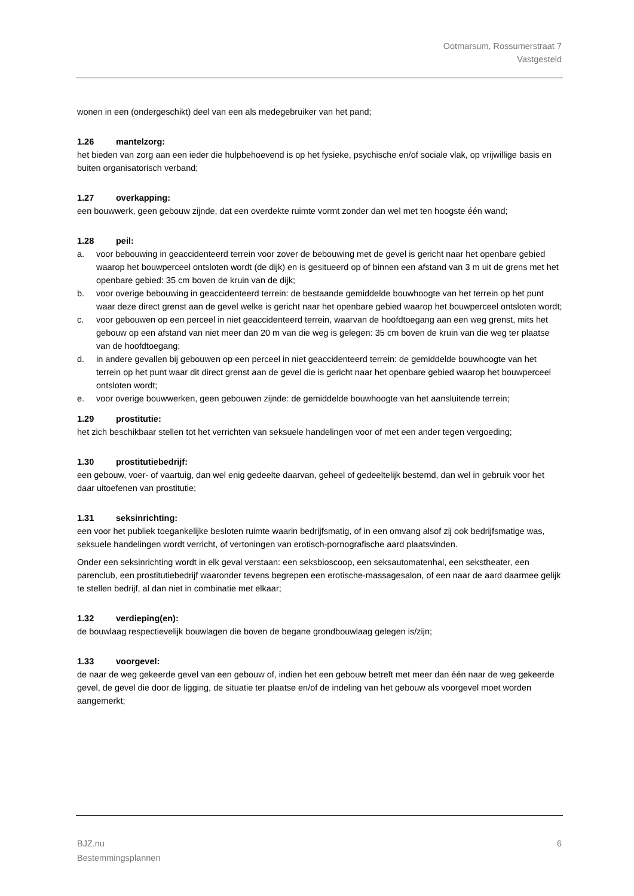Ootmarsum, Rossumerstraat 7
Vastgesteld
wonen in een (ondergeschikt) deel van een als medegebruiker van het pand;
1.26 mantelzorg:
het bieden van zorg aan een ieder die hulpbehoevend is op het fysieke, psychische en/of sociale vlak, op vrijwillige basis en buiten organisatorisch verband;
1.27 overkapping:
een bouwwerk, geen gebouw zijnde, dat een overdekte ruimte vormt zonder dan wel met ten hoogste één wand;
1.28 peil:
a. voor bebouwing in geaccidenteerd terrein voor zover de bebouwing met de gevel is gericht naar het openbare gebied waarop het bouwperceel ontsloten wordt (de dijk) en is gesitueerd op of binnen een afstand van 3 m uit de grens met het openbare gebied: 35 cm boven de kruin van de dijk;
b. voor overige bebouwing in geaccidenteerd terrein: de bestaande gemiddelde bouwhoogte van het terrein op het punt waar deze direct grenst aan de gevel welke is gericht naar het openbare gebied waarop het bouwperceel ontsloten wordt;
c. voor gebouwen op een perceel in niet geaccidenteerd terrein, waarvan de hoofdtoegang aan een weg grenst, mits het gebouw op een afstand van niet meer dan 20 m van die weg is gelegen: 35 cm boven de kruin van die weg ter plaatse van de hoofdtoegang;
d. in andere gevallen bij gebouwen op een perceel in niet geaccidenteerd terrein: de gemiddelde bouwhoogte van het terrein op het punt waar dit direct grenst aan de gevel die is gericht naar het openbare gebied waarop het bouwperceel ontsloten wordt;
e. voor overige bouwwerken, geen gebouwen zijnde: de gemiddelde bouwhoogte van het aansluitende terrein;
1.29 prostitutie:
het zich beschikbaar stellen tot het verrichten van seksuele handelingen voor of met een ander tegen vergoeding;
1.30 prostitutiebedrijf:
een gebouw, voer- of vaartuig, dan wel enig gedeelte daarvan, geheel of gedeeltelijk bestemd, dan wel in gebruik voor het daar uitoefenen van prostitutie;
1.31 seksinrichting:
een voor het publiek toegankelijke besloten ruimte waarin bedrijfsmatig, of in een omvang alsof zij ook bedrijfsmatige was, seksuele handelingen wordt verricht, of vertoningen van erotisch-pornografische aard plaatsvinden.
Onder een seksinrichting wordt in elk geval verstaan: een seksbioscoop, een seksautomatenhal, een sekstheater, een parenclub, een prostitutiebedrijf waaronder tevens begrepen een erotische-massagesalon, of een naar de aard daarmee gelijk te stellen bedrijf, al dan niet in combinatie met elkaar;
1.32 verdieping(en):
de bouwlaag respectievelijk bouwlagen die boven de begane grondbouwlaag gelegen is/zijn;
1.33 voorgevel:
de naar de weg gekeerde gevel van een gebouw of, indien het een gebouw betreft met meer dan één naar de weg gekeerde gevel, de gevel die door de ligging, de situatie ter plaatse en/of de indeling van het gebouw als voorgevel moet worden aangemerkt;
BJZ.nu
Bestemmingsplannen
6